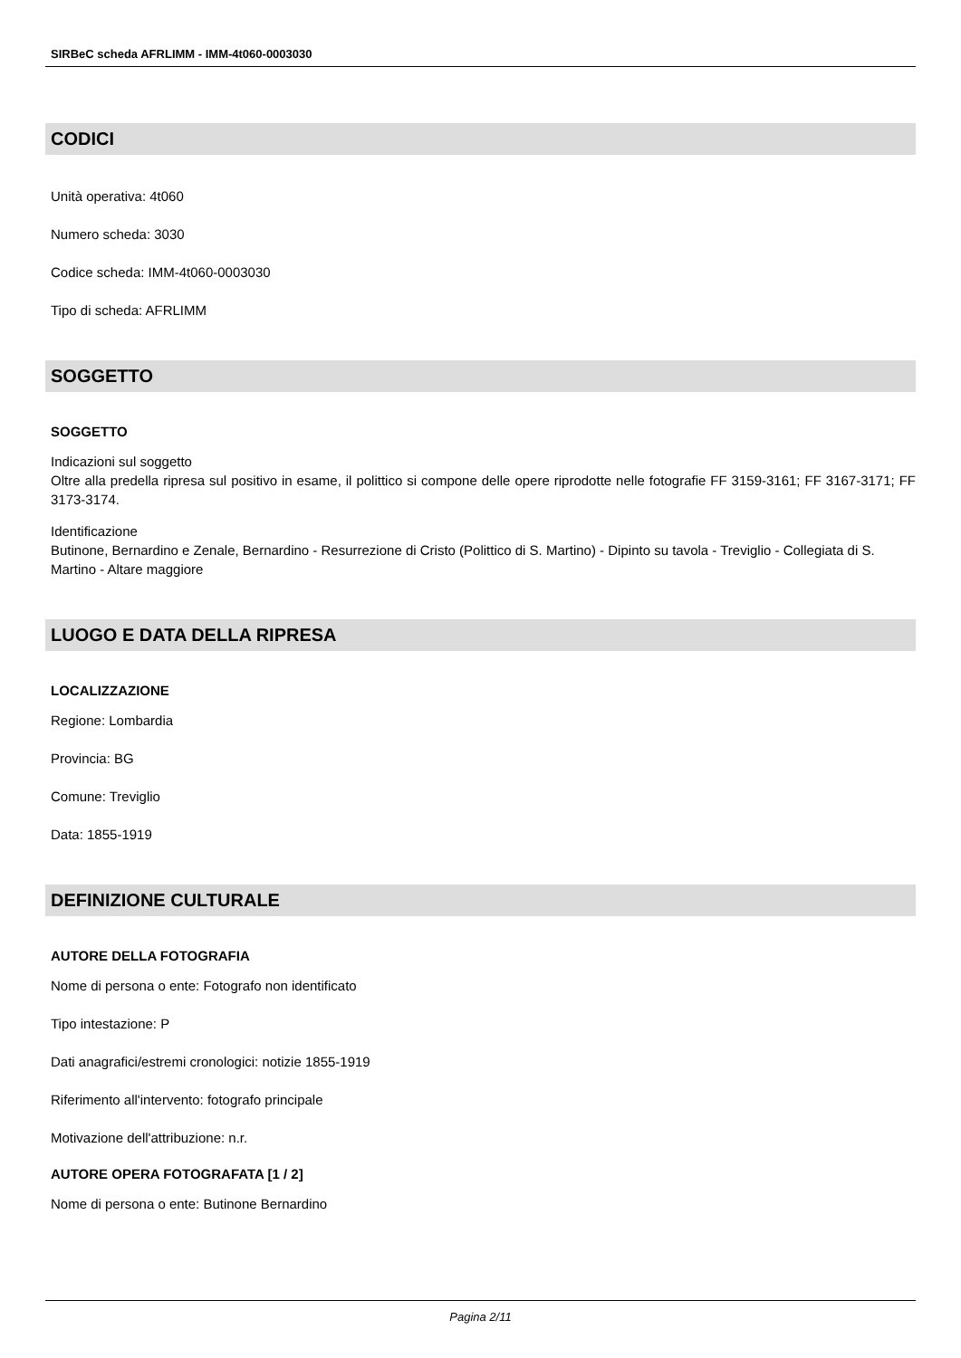SIRBeC scheda AFRLIMM - IMM-4t060-0003030
CODICI
Unità operativa: 4t060
Numero scheda: 3030
Codice scheda: IMM-4t060-0003030
Tipo di scheda: AFRLIMM
SOGGETTO
SOGGETTO
Indicazioni sul soggetto
Oltre alla predella ripresa sul positivo in esame, il polittico si compone delle opere riprodotte nelle fotografie FF 3159-3161; FF 3167-3171; FF 3173-3174.
Identificazione
Butinone, Bernardino e Zenale, Bernardino - Resurrezione di Cristo (Polittico di S. Martino) - Dipinto su tavola - Treviglio - Collegiata di S. Martino - Altare maggiore
LUOGO E DATA DELLA RIPRESA
LOCALIZZAZIONE
Regione: Lombardia
Provincia: BG
Comune: Treviglio
Data: 1855-1919
DEFINIZIONE CULTURALE
AUTORE DELLA FOTOGRAFIA
Nome di persona o ente: Fotografo non identificato
Tipo intestazione: P
Dati anagrafici/estremi cronologici: notizie 1855-1919
Riferimento all'intervento: fotografo principale
Motivazione dell'attribuzione: n.r.
AUTORE OPERA FOTOGRAFATA [1 / 2]
Nome di persona o ente: Butinone Bernardino
Pagina 2/11